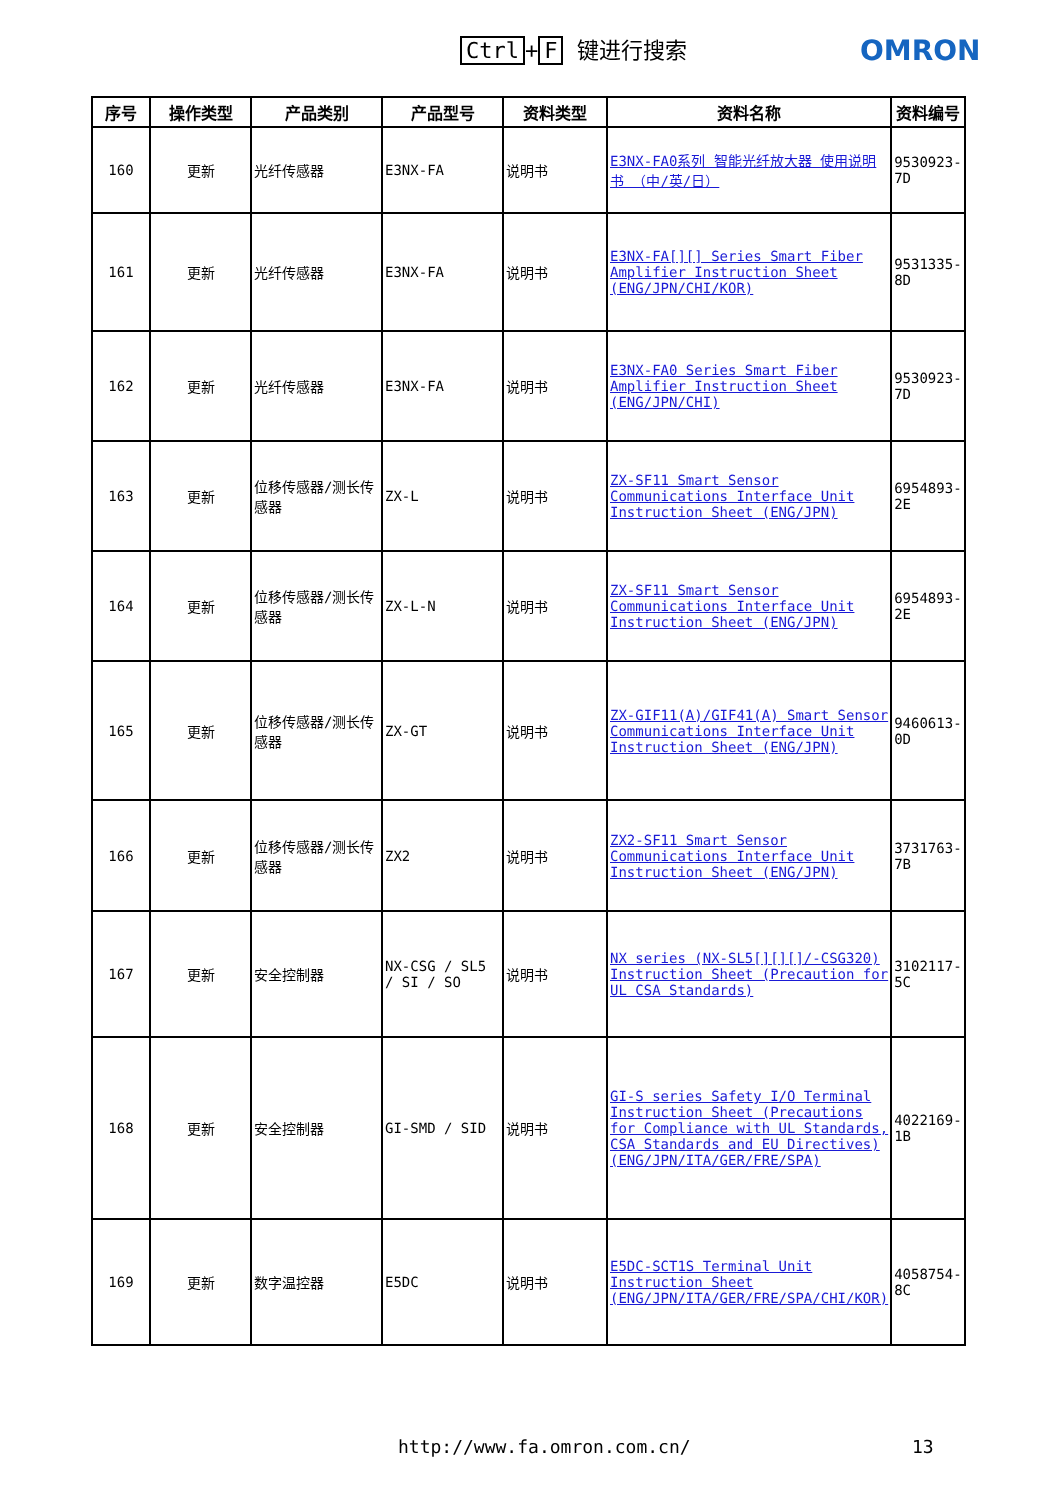Ctrl + F 键进行搜索 OMRON
| 序号 | 操作类型 | 产品类别 | 产品型号 | 资料类型 | 资料名称 | 资料编号 |
| --- | --- | --- | --- | --- | --- | --- |
| 160 | 更新 | 光纤传感器 | E3NX-FA | 说明书 | E3NX-FA0系列 智能光纤放大器 使用说明书 （中/英/日） | 9530923-7D |
| 161 | 更新 | 光纤传感器 | E3NX-FA | 说明书 | E3NX-FA[][] Series Smart Fiber Amplifier Instruction Sheet (ENG/JPN/CHI/KOR) | 9531335-8D |
| 162 | 更新 | 光纤传感器 | E3NX-FA | 说明书 | E3NX-FA0 Series Smart Fiber Amplifier Instruction Sheet (ENG/JPN/CHI) | 9530923-7D |
| 163 | 更新 | 位移传感器/测长传感器 | ZX-L | 说明书 | ZX-SF11 Smart Sensor Communications Interface Unit Instruction Sheet (ENG/JPN) | 6954893-2E |
| 164 | 更新 | 位移传感器/测长传感器 | ZX-L-N | 说明书 | ZX-SF11 Smart Sensor Communications Interface Unit Instruction Sheet (ENG/JPN) | 6954893-2E |
| 165 | 更新 | 位移传感器/测长传感器 | ZX-GT | 说明书 | ZX-GIF11(A)/GIF41(A) Smart Sensor Communications Interface Unit Instruction Sheet (ENG/JPN) | 9460613-0D |
| 166 | 更新 | 位移传感器/测长传感器 | ZX2 | 说明书 | ZX2-SF11 Smart Sensor Communications Interface Unit Instruction Sheet (ENG/JPN) | 3731763-7B |
| 167 | 更新 | 安全控制器 | NX-CSG / SL5 / SI / SO | 说明书 | NX series (NX-SL5[][][]/-CSG320) Instruction Sheet (Precaution for UL CSA Standards) | 3102117-5C |
| 168 | 更新 | 安全控制器 | GI-SMD / SID | 说明书 | GI-S series Safety I/O Terminal Instruction Sheet (Precautions for Compliance with UL Standards, CSA Standards and EU Directives) (ENG/JPN/ITA/GER/FRE/SPA) | 4022169-1B |
| 169 | 更新 | 数字温控器 | E5DC | 说明书 | E5DC-SCT1S Terminal Unit Instruction Sheet (ENG/JPN/ITA/GER/FRE/SPA/CHI/KOR) | 4058754-8C |
http://www.fa.omron.com.cn/ 13